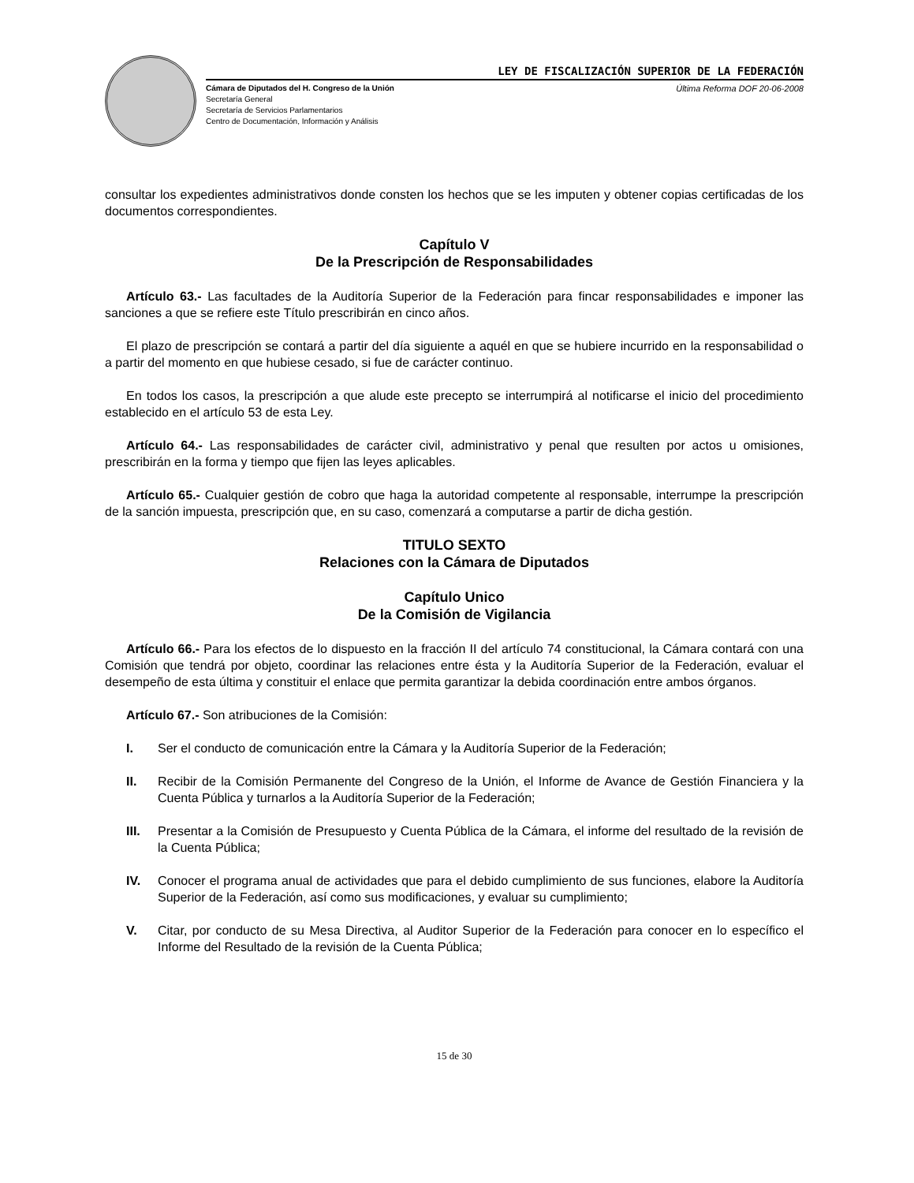LEY DE FISCALIZACIÓN SUPERIOR DE LA FEDERACIÓN
Cámara de Diputados del H. Congreso de la Unión
Secretaría General
Secretaría de Servicios Parlamentarios
Centro de Documentación, Información y Análisis
Última Reforma DOF 20-06-2008
consultar los expedientes administrativos donde consten los hechos que se les imputen y obtener copias certificadas de los documentos correspondientes.
Capítulo V
De la Prescripción de Responsabilidades
Artículo 63.- Las facultades de la Auditoría Superior de la Federación para fincar responsabilidades e imponer las sanciones a que se refiere este Título prescribirán en cinco años.
El plazo de prescripción se contará a partir del día siguiente a aquél en que se hubiere incurrido en la responsabilidad o a partir del momento en que hubiese cesado, si fue de carácter continuo.
En todos los casos, la prescripción a que alude este precepto se interrumpirá al notificarse el inicio del procedimiento establecido en el artículo 53 de esta Ley.
Artículo 64.- Las responsabilidades de carácter civil, administrativo y penal que resulten por actos u omisiones, prescribirán en la forma y tiempo que fijen las leyes aplicables.
Artículo 65.- Cualquier gestión de cobro que haga la autoridad competente al responsable, interrumpe la prescripción de la sanción impuesta, prescripción que, en su caso, comenzará a computarse a partir de dicha gestión.
TITULO SEXTO
Relaciones con la Cámara de Diputados
Capítulo Unico
De la Comisión de Vigilancia
Artículo 66.- Para los efectos de lo dispuesto en la fracción II del artículo 74 constitucional, la Cámara contará con una Comisión que tendrá por objeto, coordinar las relaciones entre ésta y la Auditoría Superior de la Federación, evaluar el desempeño de esta última y constituir el enlace que permita garantizar la debida coordinación entre ambos órganos.
Artículo 67.- Son atribuciones de la Comisión:
I. Ser el conducto de comunicación entre la Cámara y la Auditoría Superior de la Federación;
II. Recibir de la Comisión Permanente del Congreso de la Unión, el Informe de Avance de Gestión Financiera y la Cuenta Pública y turnarlos a la Auditoría Superior de la Federación;
III. Presentar a la Comisión de Presupuesto y Cuenta Pública de la Cámara, el informe del resultado de la revisión de la Cuenta Pública;
IV. Conocer el programa anual de actividades que para el debido cumplimiento de sus funciones, elabore la Auditoría Superior de la Federación, así como sus modificaciones, y evaluar su cumplimiento;
V. Citar, por conducto de su Mesa Directiva, al Auditor Superior de la Federación para conocer en lo específico el Informe del Resultado de la revisión de la Cuenta Pública;
15 de 30